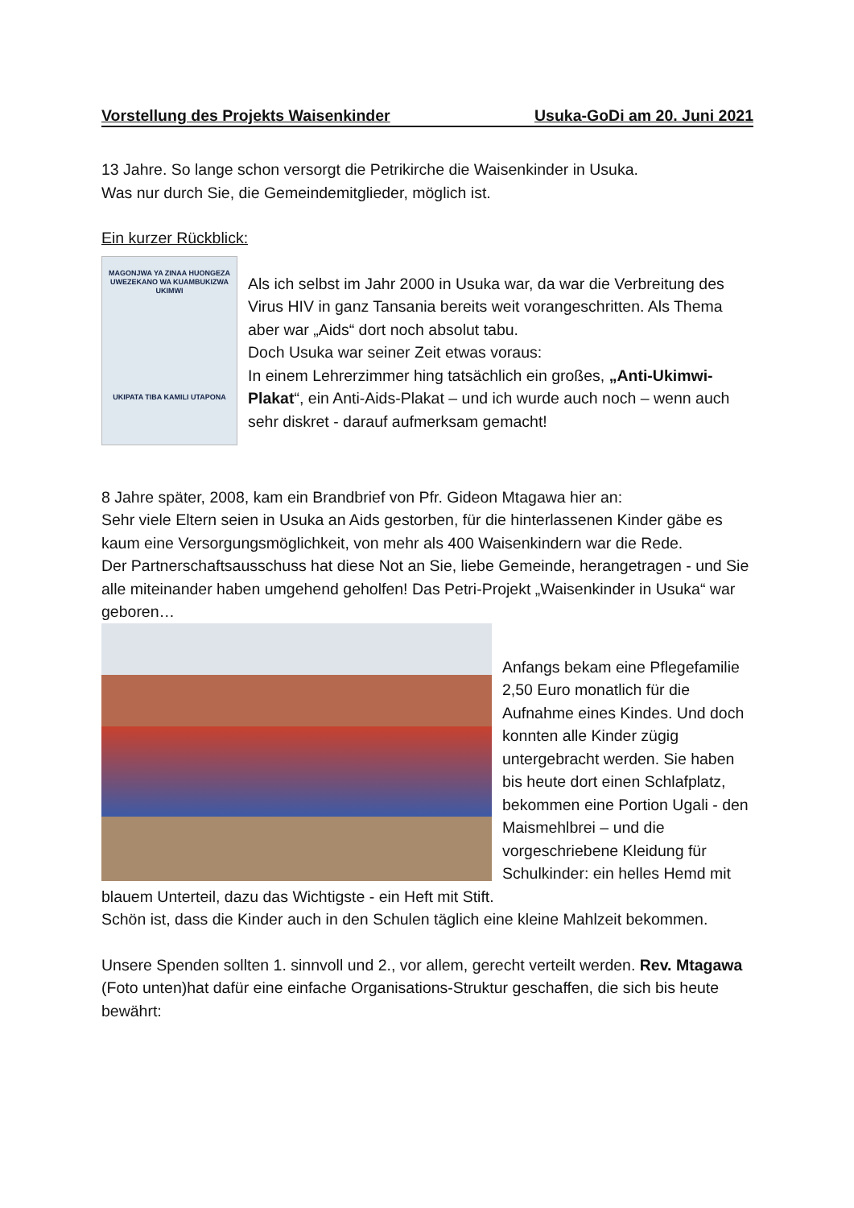Vorstellung des Projekts Waisenkinder Usuka-GoDi am 20. Juni 2021
13 Jahre. So lange schon versorgt die Petrikirche die Waisenkinder in Usuka.
Was nur durch Sie, die Gemeindemitglieder, möglich ist.
Ein kurzer Rückblick:
MAGONJWA YA ZINAA HUONGEZA UWEZEKANO WA KUAMBUKIZWA UKIMWI
UKIPATA TIBA KAMILI UTAPONA
Als ich selbst im Jahr 2000 in Usuka war, da war die Verbreitung des Virus HIV in ganz Tansania bereits weit vorangeschritten. Als Thema aber war „Aids“ dort noch absolut tabu.
Doch Usuka war seiner Zeit etwas voraus:
In einem Lehrerzimmer hing tatsächlich ein großes, „Anti-Ukimwi-Plakat“, ein Anti-Aids-Plakat – und ich wurde auch noch – wenn auch sehr diskret - darauf aufmerksam gemacht!
8 Jahre später, 2008, kam ein Brandbrief von Pfr. Gideon Mtagawa hier an:
Sehr viele Eltern seien in Usuka an Aids gestorben, für die hinterlassenen Kinder gäbe es kaum eine Versorgungsmöglichkeit, von mehr als 400 Waisenkindern war die Rede.
Der Partnerschaftsausschuss hat diese Not an Sie, liebe Gemeinde, herangetragen - und Sie alle miteinander haben umgehend geholfen! Das Petri-Projekt „Waisenkinder in Usuka“ war geboren…
Anfangs bekam eine Pflegefamilie 2,50 Euro monatlich für die Aufnahme eines Kindes. Und doch konnten alle Kinder zügig untergebracht werden. Sie haben bis heute dort einen Schlafplatz, bekommen eine Portion Ugali - den Maismehlbrei – und die vorgeschriebene Kleidung für Schulkinder: ein helles Hemd mit blauem Unterteil, dazu das Wichtigste - ein Heft mit Stift.
Schön ist, dass die Kinder auch in den Schulen täglich eine kleine Mahlzeit bekommen.
Unsere Spenden sollten 1. sinnvoll und 2., vor allem, gerecht verteilt werden. Rev. Mtagawa (Foto unten)hat dafür eine einfache Organisations-Struktur geschaffen, die sich bis heute bewährt: